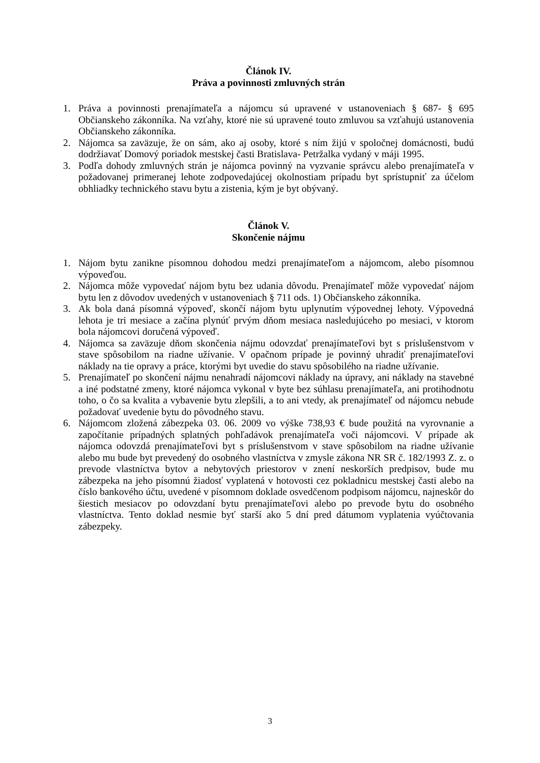Článok IV.
Práva a povinnosti zmluvných strán
1. Práva a povinnosti prenajímateľa a nájomcu sú upravené v ustanoveniach § 687- § 695 Občianskeho zákonníka. Na vzťahy, ktoré nie sú upravené touto zmluvou sa vzťahujú ustanovenia Občianskeho zákonníka.
2. Nájomca sa zaväzuje, že on sám, ako aj osoby, ktoré s ním žijú v spoločnej domácnosti, budú dodržiavať Domový poriadok mestskej časti Bratislava- Petržalka vydaný v máji 1995.
3. Podľa dohody zmluvných strán je nájomca povinný na vyzvanie správcu alebo prenajímateľa v požadovanej primeranej lehote zodpovedajúcej okolnostiam prípadu byt sprístupniť za účelom obhliadky technického stavu bytu a zistenia, kým je byt obývaný.
Článok V.
Skončenie nájmu
1. Nájom bytu zanikne písomnou dohodou medzi prenajímateľom a nájomcom, alebo písomnou výpoveďou.
2. Nájomca môže vypovedať nájom bytu bez udania dôvodu. Prenajímateľ môže vypovedať nájom bytu len z dôvodov uvedených v ustanoveniach § 711 ods. 1) Občianskeho zákonníka.
3. Ak bola daná písomná výpoveď, skončí nájom bytu uplynutím výpovednej lehoty. Výpovedná lehota je tri mesiace a začína plynúť prvým dňom mesiaca nasledujúceho po mesiaci, v ktorom bola nájomcovi doručená výpoveď.
4. Nájomca sa zaväzuje dňom skončenia nájmu odovzdať prenajímateľovi byt s príslušenstvom v stave spôsobilom na riadne užívanie. V opačnom prípade je povinný uhradiť prenajímateľovi náklady na tie opravy a práce, ktorými byt uvedie do stavu spôsobilého na riadne užívanie.
5. Prenajímateľ po skončení nájmu nenahradí nájomcovi náklady na úpravy, ani náklady na stavebné a iné podstatné zmeny, ktoré nájomca vykonal v byte bez súhlasu prenajímateľa, ani protihodnotu toho, o čo sa kvalita a vybavenie bytu zlepšili, a to ani vtedy, ak prenajímateľ od nájomcu nebude požadovať uvedenie bytu do pôvodného stavu.
6. Nájomcom zložená zábezpeka 03. 06. 2009 vo výške 738,93 € bude použitá na vyrovnanie a započítanie prípadných splatných pohľadávok prenajímateľa voči nájomcovi. V prípade ak nájomca odovzdá prenajímateľovi byt s príslušenstvom v stave spôsobilom na riadne užívanie alebo mu bude byt prevedený do osobného vlastníctva v zmysle zákona NR SR č. 182/1993 Z. z. o prevode vlastníctva bytov a nebytových priestorov v znení neskorších predpisov, bude mu zábezpeka na jeho písomnú žiadosť vyplatená v hotovosti cez pokladnicu mestskej časti alebo na číslo bankového účtu, uvedené v písomnom doklade osvedčenom podpisom nájomcu, najneskôr do šiestich mesiacov po odovzdaní bytu prenajímateľovi alebo po prevode bytu do osobného vlastníctva. Tento doklad nesmie byť starší ako 5 dní pred dátumom vyplatenia vyúčtovania zábezpeky.
3